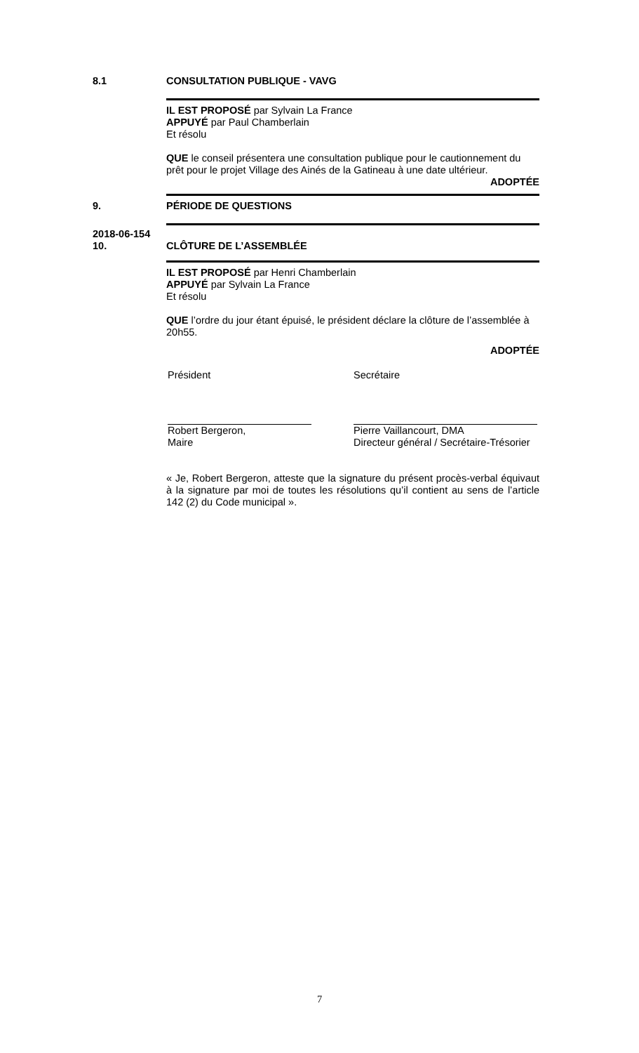8.1 CONSULTATION PUBLIQUE - VAVG
IL EST PROPOSÉ par Sylvain La France
APPUYÉ par Paul Chamberlain
Et résolu
QUE le conseil présentera une consultation publique pour le cautionnement du prêt pour le projet Village des Ainés de la Gatineau à une date ultérieur.
ADOPTÉE
9. PÉRIODE DE QUESTIONS
2018-06-154
10.
CLÔTURE DE L’ASSEMBLÉE
IL EST PROPOSÉ par Henri Chamberlain
APPUYÉ par Sylvain La France
Et résolu
QUE l’ordre du jour étant épuisé, le président déclare la clôture de l’assemblée à 20h55.
ADOPTÉE
Président Secrétaire
Robert Bergeron,
Maire
Pierre Vaillancourt, DMA
Directeur général / Secrétaire-Trésorier
« Je, Robert Bergeron, atteste que la signature du présent procès-verbal équivaut à la signature par moi de toutes les résolutions qu’il contient au sens de l’article 142 (2) du Code municipal ».
7